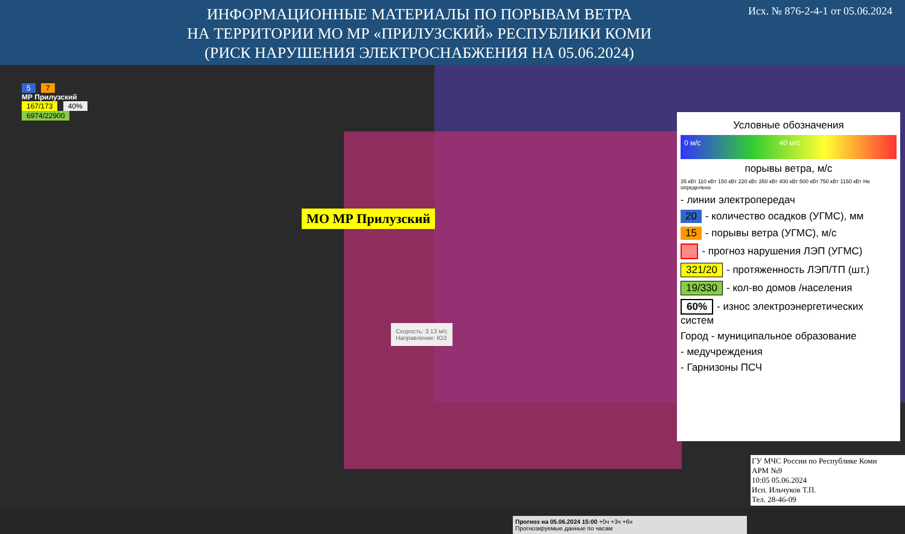ИНФОРМАЦИОННЫЕ МАТЕРИАЛЫ ПО ПОРЫВАМ ВЕТРА
НА ТЕРРИТОРИИ МО МР «ПРИЛУЗСКИЙ» РЕСПУБЛИКИ КОМИ
(РИСК НАРУШЕНИЯ ЭЛЕКТРОСНАБЖЕНИЯ НА 05.06.2024)
Исх. № 876-2-4-1 от 05.06.2024
5 7
МР Прилузский
167/173 40%
6974/22900
МО МР Прилузский
Скорость: 3.13 м/с
Направление: ЮЗ
Прогноз на 05.06.2024 15:00 +0ч +3ч +6ч
Прогнозируемые данные по часам
Условные обозначения
0 м/с 40 м/с
порывы ветра, м/с
35 кВт 110 кВт 150 кВт 220 кВт 350 кВт 400 кВт 500 кВт 750 кВт 1150 кВт Не определено
- линии электропередач
20 - количество осадков (УГМС), мм
15 - порывы ветра (УГМС), м/с
- прогноз нарушения ЛЭП (УГМС)
321/20 - протяженность ЛЭП/ТП (шт.)
19/330 - кол-во домов /населения
60% - износ электроэнергетических систем
Город - муниципальное образование
- медучреждения
- Гарнизоны ПСЧ
ГУ МЧС России по Республике Коми
АРМ №9
10:05 05.06.2024
Исп. Ильчуков Т.П.
Тел. 28-46-09